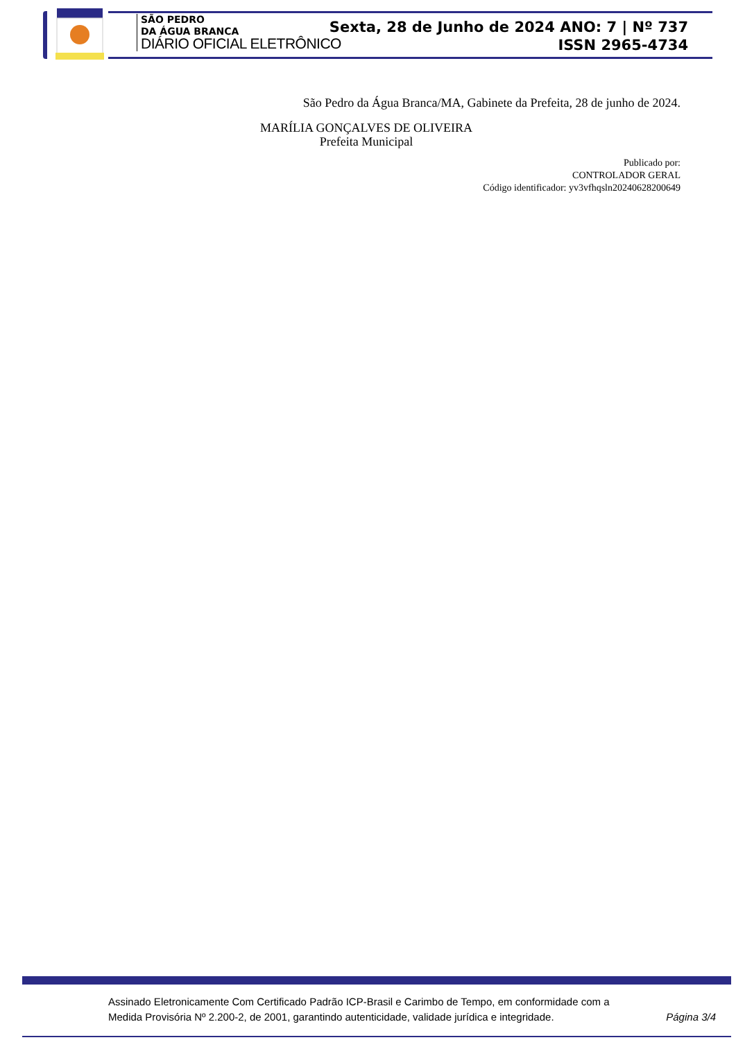SÃO PEDRO
DA ÁGUA BRANCA
DIÁRIO OFICIAL ELETRÔNICO
Sexta, 28 de Junho de 2024 ANO: 7 | Nº 737
ISSN 2965-4734
São Pedro da Água Branca/MA, Gabinete da Prefeita, 28 de junho de 2024.
MARÍLIA GONÇALVES DE OLIVEIRA
Prefeita Municipal
Publicado por:
CONTROLADOR GERAL
Código identificador: yv3vfhqsln20240628200649
Assinado Eletronicamente Com Certificado Padrão ICP-Brasil e Carimbo de Tempo, em conformidade com a
Medida Provisória Nº 2.200-2, de 2001, garantindo autenticidade, validade jurídica e integridade.
Página 3/4